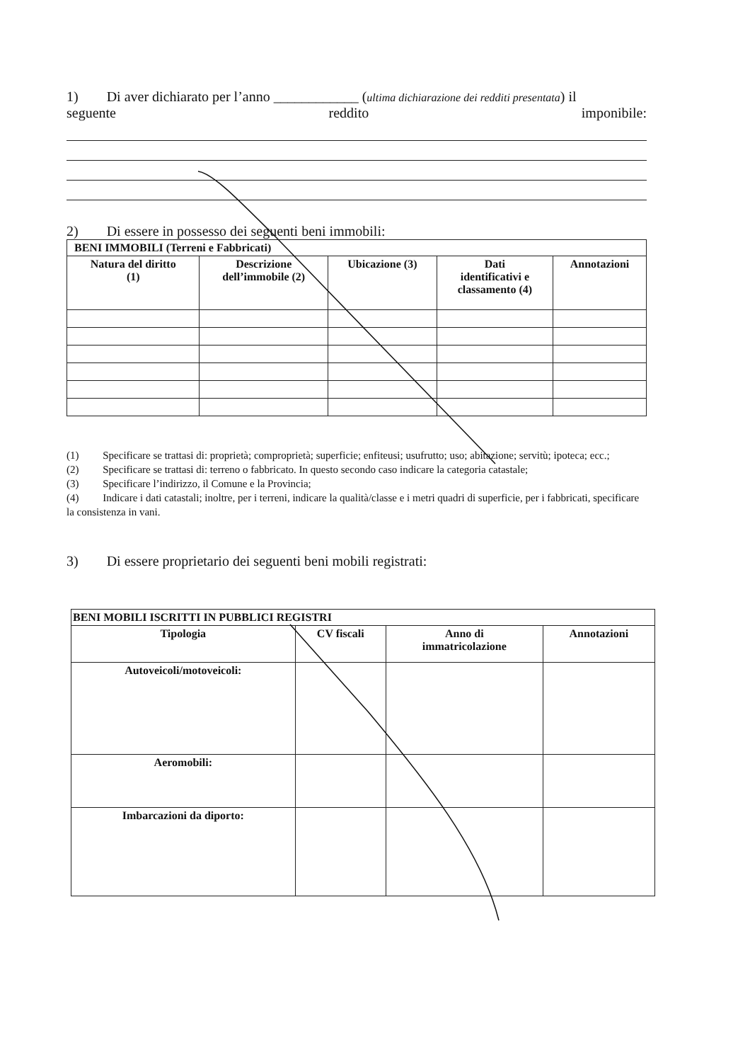1) Di aver dichiarato per l’anno ____________ (ultima dichiarazione dei redditi presentata) il
seguente reddito imponibile:
2) Di essere in possesso dei seguenti beni immobili:
| BENI IMMOBILI (Terreni e Fabbricati) | | | | |
| Natura del diritto (1) | Descrizione dell’immobile (2) | Ubicazione (3) | Dati identificativi e classamento (4) | Annotazioni |
(1) Specificare se trattasi di: proprietà; comproprietà; superficie; enfiteusi; usufrutto; uso; abitazione; servitù; ipoteca; ecc.;
(2) Specificare se trattasi di: terreno o fabbricato. In questo secondo caso indicare la categoria catastale;
(3) Specificare l’indirizzo, il Comune e la Provincia;
(4) Indicare i dati catastali; inoltre, per i terreni, indicare la qualità/classe e i metri quadri di superficie, per i fabbricati, specificare la consistenza in vani.
3) Di essere proprietario dei seguenti beni mobili registrati:
| BENI MOBILI ISCRITTI IN PUBBLICI REGISTRI | | | |
| Tipologia | CV fiscali | Anno di immatricolazione | Annotazioni |
| Autoveicoli/motoveicoli: | | | |
| Aeromobili: | | | |
| Imbarcazioni da diporto: | | | |